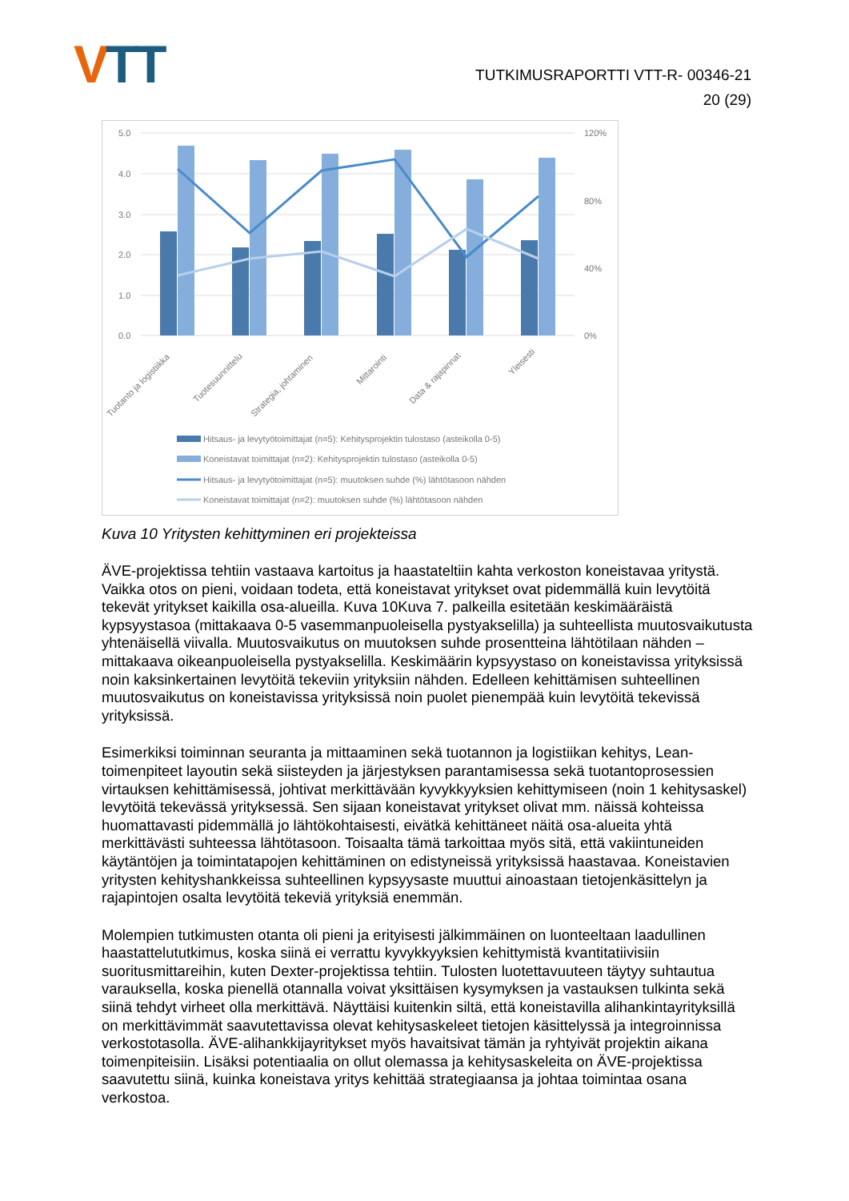VTT
TUTKIMUSRAPORTTI VTT-R- 00346-21
20 (29)
5.0
4.0
3.0
2.0
1.0
0.0
120%
80%
40%
0%
Tuotanto ja logistiikka
Tuotesuunnittelu
Strategia, johtaminen
Mittarointi
Data & rajapinnat
Yleisesti
Hitsaus- ja levytyötoimittajat (n=5): Kehitysprojektin tulostaso (asteikolla 0-5)
Koneistavat toimittajat (n=2): Kehitysprojektin tulostaso (asteikolla 0-5)
Hitsaus- ja levytyötoimittajat (n=5): muutoksen suhde (%) lähtötasoon nähden
Koneistavat toimittajat (n=2): muutoksen suhde (%) lähtötasoon nähden
Kuva 10 Yritysten kehittyminen eri projekteissa
ÄVE-projektissa tehtiin vastaava kartoitus ja haastateltiin kahta verkoston koneistavaa yritystä. Vaikka otos on pieni, voidaan todeta, että koneistavat yritykset ovat pidemmällä kuin levytöitä tekevät yritykset kaikilla osa-alueilla. Kuva 10Kuva 7. palkeilla esitetään keskimääräistä kypsyystasoa (mittakaava 0-5 vasemmanpuoleisella pystyakselilla) ja suhteellista muutosvaikutusta yhtenäisellä viivalla. Muutosvaikutus on muutoksen suhde prosentteina lähtötilaan nähden – mittakaava oikeanpuoleisella pystyakselilla. Keskimäärin kypsyystaso on koneistavissa yrityksissä noin kaksinkertainen levytöitä tekeviin yrityksiin nähden. Edelleen kehittämisen suhteellinen muutosvaikutus on koneistavissa yrityksissä noin puolet pienempää kuin levytöitä tekevissä yrityksissä.
Esimerkiksi toiminnan seuranta ja mittaaminen sekä tuotannon ja logistiikan kehitys, Lean-toimenpiteet layoutin sekä siisteyden ja järjestyksen parantamisessa sekä tuotantoprosessien virtauksen kehittämisessä, johtivat merkittävään kyvykkyyksien kehittymiseen (noin 1 kehitysaskel) levytöitä tekevässä yrityksessä. Sen sijaan koneistavat yritykset olivat mm. näissä kohteissa huomattavasti pidemmällä jo lähtökohtaisesti, eivätkä kehittäneet näitä osa-alueita yhtä merkittävästi suhteessa lähtötasoon. Toisaalta tämä tarkoittaa myös sitä, että vakiintuneiden käytäntöjen ja toimintatapojen kehittäminen on edistyneissä yrityksissä haastavaa. Koneistavien yritysten kehityshankkeissa suhteellinen kypsyysaste muuttui ainoastaan tietojenkäsittelyn ja rajapintojen osalta levytöitä tekeviä yrityksiä enemmän.
Molempien tutkimusten otanta oli pieni ja erityisesti jälkimmäinen on luonteeltaan laadullinen haastattelututkimus, koska siinä ei verrattu kyvykkyyksien kehittymistä kvantitatiivisiin suoritusmittareihin, kuten Dexter-projektissa tehtiin. Tulosten luotettavuuteen täytyy suhtautua varauksella, koska pienellä otannalla voivat yksittäisen kysymyksen ja vastauksen tulkinta sekä siinä tehdyt virheet olla merkittävä. Näyttäisi kuitenkin siltä, että koneistavilla alihankintayrityksillä on merkittävimmät saavutettavissa olevat kehitysaskeleet tietojen käsittelyssä ja integroinnissa verkostotasolla. ÄVE-alihankkijayritykset myös havaitsivat tämän ja ryhtyivät projektin aikana toimenpiteisiin. Lisäksi potentiaalia on ollut olemassa ja kehitysaskeleita on ÄVE-projektissa saavutettu siinä, kuinka koneistava yritys kehittää strategiaansa ja johtaa toimintaa osana verkostoa.